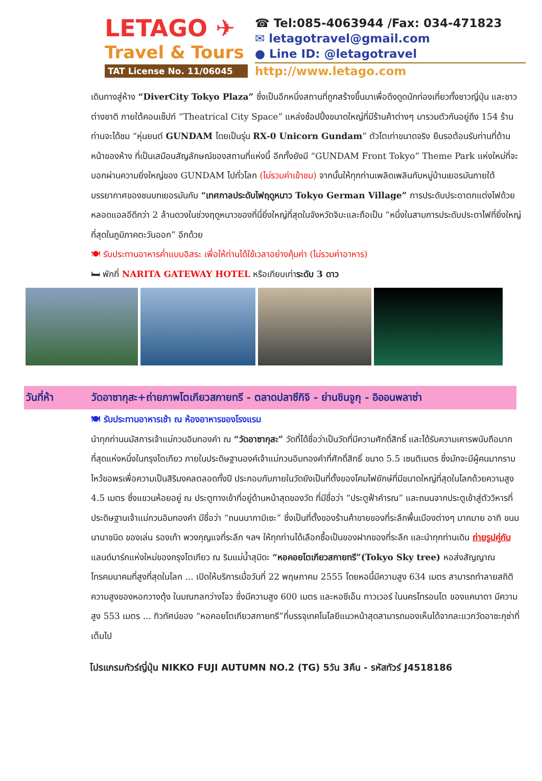LETAGO ✈
Travel & Tours
TAT License No. 11/06045
☎ Tel:085-4063944 /Fax: 034-471823
✉ letagotravel@gmail.com
● Line ID: @letagotravel
http://www.letago.com
เดินทางสู่ห้าง “DiverCity Tokyo Plaza” ซึ่งเป็นอีกหนึ่งสถานที่ถูกสร้างขึ้นมาเพื่อดึงดูดนักท่องเที่ยวทั้งชาวญี่ปุ่น และชาวต่างชาติ ภายใต้คอนเซ็ปท์ “Theatrical City Space” แหล่งช้อปปิ้งขนาดใหญ่ที่มีร้านค้าต่างๆ มารวมตัวกันอยู่ถึง 154 ร้าน ท่านจะได้ชม “หุ่นยนต์ GUNDAM โดยเป็นรุ่น RX-0 Unicorn Gundam” ตัวโตเท่าขนาดจริง ยืนรอต้อนรับท่านที่ด้านหน้าของห้าง ที่เป็นเสมือนสัญลักษณ์ของสถานที่แห่งนี้ อีกทั้งยังมี “GUNDAM Front Tokyo” Theme Park แห่งใหม่ที่จะบอกผ่านความยิ่งใหญ่ของ GUNDAM ไปทั่วโลก (ไม่รวมค่าเข้าชม) จากนั้นให้ทุกท่านเพลิดเพลินกับหมู่บ้านเยอรมันภายใต้บรรยากาศของชนบทเยอรมันกับ “เทศกาลประดับไฟฤดูหนาว Tokyo German Village” การประดับประดาตกแต่งไฟด้วยหลอดแอลอีดีกว่า 2 ล้านดวงในช่วงฤดูหนาวของที่นี่ยิ่งใหญ่ที่สุดในจังหวัดจิบะและถือเป็น “หนึ่งในสามการประดับประดาไฟที่ยิ่งใหญ่ที่สุดในภูมิภาคตะวันออก” อีกด้วย
🍽 รับประทานอาหารค่ำแบบอิสระ เพื่อให้ท่านได้ใช้เวลาอย่างคุ้มค่า (ไม่รวมค่าอาหาร)
🛏 พักที่ NARITA GATEWAY HOTEL หรือเทียบเท่าระดับ 3 ดาว
วันที่ห้า วัดอาซากุสะ+ถ่ายภาพโตเกียวสกายทรี - ตลาดปลาซึกิจิ - ย่านชินจูกุ - อิออนพลาซ่า
🍽 รับประทานอาหารเช้า ณ ห้องอาหารของโรงแรม
นำทุกท่านนมัสการเจ้าแม่กวนอิมทองคำ ณ “วัดอาซากุสะ” วัดที่ได้ชื่อว่าเป็นวัดที่มีความศักดิ์สิทธิ์ และได้รับความเคารพนับถือมากที่สุดแห่งหนึ่งในกรุงโตเกียว ภายในประดิษฐานองค์เจ้าแม่กวนอิมทองคำที่ศักดิ์สิทธิ์ ขนาด 5.5 เซนติเมตร ซึ่งมักจะมีผู้คนมากราบไหว้ขอพรเพื่อความเป็นสิริมงคลตลอดทั้งปี ประกอบกับภายในวัดยังเป็นที่ตั้งของโคมไฟยักษ์ที่มีขนาดใหญ่ที่สุดในโลกด้วยความสูง 4.5 เมตร ซึ่งแขวนห้อยอยู่ ณ ประตูทางเข้าที่อยู่ด้านหน้าสุดของวัด ที่มีชื่อว่า “ประตูฟ้าคำรณ” และถนนจากประตูเข้าสู่ตัววิหารที่ประดิษฐานเจ้าแม่กวนอิมทองคำ มีชื่อว่า “ถนนนากามิเซะ” ซึ่งเป็นที่ตั้งของร้านค้าขายของที่ระลึกพื้นเมืองต่างๆ มากมาย อาทิ ขนมนานาชนิด ของเล่น รองเท้า พวงกุญแจที่ระลึก ฯลฯ ให้ทุกท่านได้เลือกซื้อเป็นของฝากของที่ระลึก และนำทุกท่านเดิน ถ่ายรูปคู่กับ แลนด์มาร์กแห่งใหม่ของกรุงโตเกียว ณ ริมแม่น้ำสุมิดะ “หอคอยโตเกียวสกายทรี”(Tokyo Sky tree) หอส่งสัญญาณโทรคมนาคมที่สูงที่สุดในโลก ... เปิดให้บริการเมื่อวันที่ 22 พฤษภาคม 2555 โดยหอนี้มีความสูง 634 เมตร สามารถทำลายสถิติความสูงของหอกวางตุ้ง ในมณฑลกว่างโจว ซึ่งมีความสูง 600 เมตร และหอซีเอ็น ทาวเวอร์ ในนครโทรอนโต ของแคนาดา มีความสูง 553 เมตร ... ทิวทัศน์ของ “หอคอยโตเกียวสกายทรี”ที่บรรจุเทคโนโลยีแนวหน้าสุดสามารถมองเห็นได้จากละแวกวัดอาซะกุซ่าที่เต็มไป
โปรแกรมทัวร์ญี่ปุ่น NIKKO FUJI AUTUMN NO.2 (TG) 5วัน 3คืน - รหัสทัวร์ J4518186